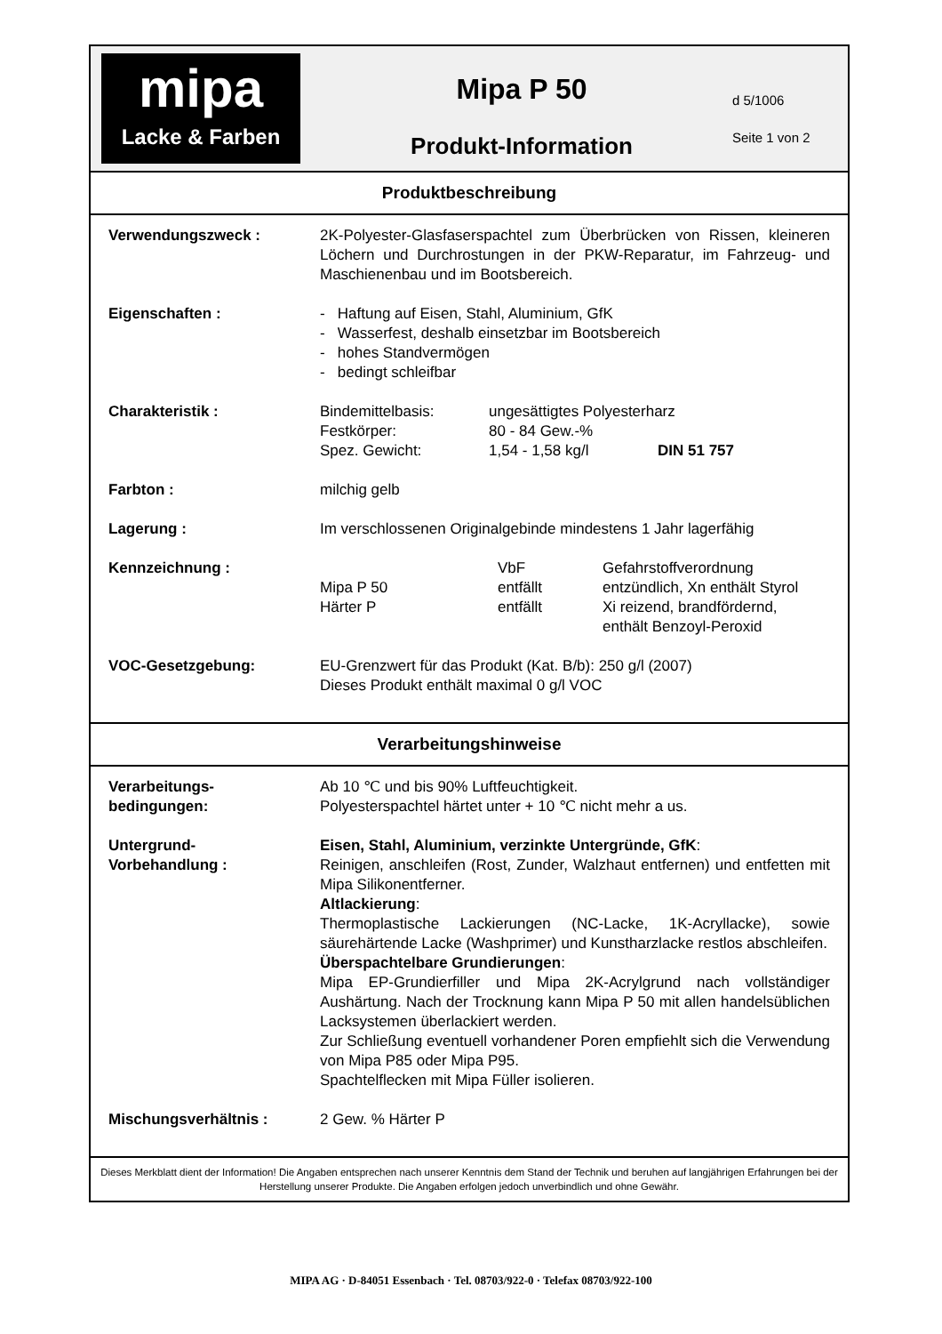mipa
Lacke & Farben
Mipa P 50
Produkt-Information
d 5/1006
Seite 1 von 2
Produktbeschreibung
| Verwendungszweck : | 2K-Polyester-Glasfaserspachtel zum Überbrücken von Rissen, kleineren Löchern und Durchrostungen in der PKW-Reparatur, im Fahrzeug- und Maschienenbau und im Bootsbereich. |
| Eigenschaften : | - Haftung auf Eisen, Stahl, Aluminium, GfK - Wasserfest, deshalb einsetzbar im Bootsbereich - hohes Standvermögen - bedingt schleifbar |
| Charakteristik : | / Bindemittelbasis: / ungesättigtes Polyesterharz / / / Festkörper: / 80 - 84 Gew.-% / / / Spez. Gewicht: / 1,54 - 1,58 kg/l / DIN 51 757 / |
| Farbton : | milchig gelb |
| Lagerung : | Im verschlossenen Originalgebinde mindestens 1 Jahr lagerfähig |
| Kennzeichnung : | / / VbF / Gefahrstoffverordnung / / Mipa P 50 / entfällt / entzündlich, Xn enthält Styrol / / Härter P / entfällt / Xi reizend, brandfördernd, enthält Benzoyl-Peroxid / |
| VOC-Gesetzgebung: | EU-Grenzwert für das Produkt (Kat. B/b): 250 g/l (2007) Dieses Produkt enthält maximal 0 g/l VOC |
Verarbeitungshinweise
| Verarbeitungs- bedingungen: | Ab 10 ℃ und bis 90% Luftfeuchtigkeit. Polyesterspachtel härtet unter + 10 ℃ nicht mehr a us. |
| Untergrund- Vorbehandlung : | Eisen, Stahl, Aluminium, verzinkte Untergründe, GfK : Reinigen, anschleifen (Rost, Zunder, Walzhaut entfernen) und entfetten mit Mipa Silikonentferner. Altlackierung : Thermoplastische Lackierungen (NC-Lacke, 1K-Acryllacke), sowie säurehärtende Lacke (Washprimer) und Kunstharzlacke restlos abschleifen. Überspachtelbare Grundierungen : Mipa EP-Grundierfiller und Mipa 2K-Acrylgrund nach vollständiger Aushärtung. Nach der Trocknung kann Mipa P 50 mit allen handelsüblichen Lacksystemen überlackiert werden. Zur Schließung eventuell vorhandener Poren empfiehlt sich die Verwendung von Mipa P85 oder Mipa P95. Spachtelflecken mit Mipa Füller isolieren. |
| Mischungsverhältnis : | 2 Gew. % Härter P |
Dieses Merkblatt dient der Information! Die Angaben entsprechen nach unserer Kenntnis dem Stand der Technik und beruhen auf langjährigen Erfahrungen bei der Herstellung unserer Produkte. Die Angaben erfolgen jedoch unverbindlich und ohne Gewähr.
MIPA AG · D-84051 Essenbach · Tel. 08703/922-0 · Telefax 08703/922-100